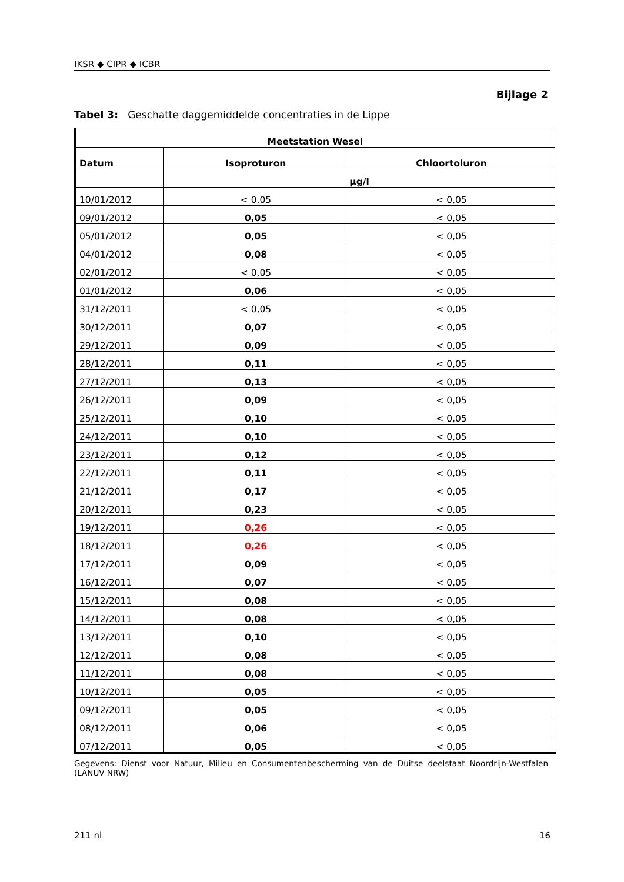IKSR ◆ CIPR ◆ ICBR
Bijlage 2
Tabel 3: Geschatte daggemiddelde concentraties in de Lippe
| Meetstation Wesel | | |
| --- | --- | --- |
| Datum | Isoproturon | Chloortoluron |
| | µg/l | |
| 10/01/2012 | < 0,05 | < 0,05 |
| 09/01/2012 | 0,05 | < 0,05 |
| 05/01/2012 | 0,05 | < 0,05 |
| 04/01/2012 | 0,08 | < 0,05 |
| 02/01/2012 | < 0,05 | < 0,05 |
| 01/01/2012 | 0,06 | < 0,05 |
| 31/12/2011 | < 0,05 | < 0,05 |
| 30/12/2011 | 0,07 | < 0,05 |
| 29/12/2011 | 0,09 | < 0,05 |
| 28/12/2011 | 0,11 | < 0,05 |
| 27/12/2011 | 0,13 | < 0,05 |
| 26/12/2011 | 0,09 | < 0,05 |
| 25/12/2011 | 0,10 | < 0,05 |
| 24/12/2011 | 0,10 | < 0,05 |
| 23/12/2011 | 0,12 | < 0,05 |
| 22/12/2011 | 0,11 | < 0,05 |
| 21/12/2011 | 0,17 | < 0,05 |
| 20/12/2011 | 0,23 | < 0,05 |
| 19/12/2011 | 0,26 | < 0,05 |
| 18/12/2011 | 0,26 | < 0,05 |
| 17/12/2011 | 0,09 | < 0,05 |
| 16/12/2011 | 0,07 | < 0,05 |
| 15/12/2011 | 0,08 | < 0,05 |
| 14/12/2011 | 0,08 | < 0,05 |
| 13/12/2011 | 0,10 | < 0,05 |
| 12/12/2011 | 0,08 | < 0,05 |
| 11/12/2011 | 0,08 | < 0,05 |
| 10/12/2011 | 0,05 | < 0,05 |
| 09/12/2011 | 0,05 | < 0,05 |
| 08/12/2011 | 0,06 | < 0,05 |
| 07/12/2011 | 0,05 | < 0,05 |
Gegevens: Dienst voor Natuur, Milieu en Consumentenbescherming van de Duitse deelstaat Noordrijn-Westfalen (LANUV NRW)
211 nl 16